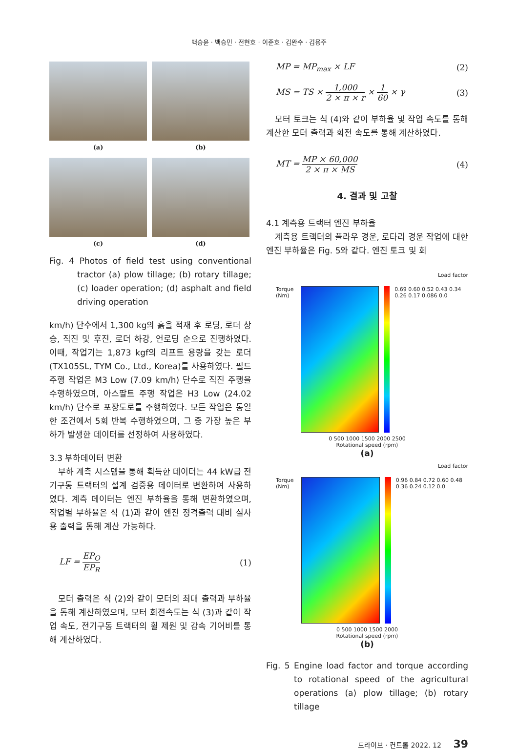백승윤 · 백승민 · 전현호 · 이준호 · 김완수 · 김용주
(a)
(b)
(c)
(d)
Fig. 4 Photos of field test using conventional tractor (a) plow tillage; (b) rotary tillage; (c) loader operation; (d) asphalt and field driving operation
km/h) 단수에서 1,300 kg의 흙을 적재 후 로딩, 로더 상승, 직진 및 후진, 로더 하강, 언로딩 순으로 진행하였다. 이때, 작업기는 1,873 kgf의 리프트 용량을 갖는 로더(TX105SL, TYM Co., Ltd., Korea)를 사용하였다. 필드 주행 작업은 M3 Low (7.09 km/h) 단수로 직진 주행을 수행하였으며, 아스팔트 주행 작업은 H3 Low (24.02 km/h) 단수로 포장도로를 주행하였다. 모든 작업은 동일한 조건에서 5회 반복 수행하였으며, 그 중 가장 높은 부하가 발생한 데이터를 선정하여 사용하였다.
3.3 부하데이터 변환
부하 계측 시스템을 통해 획득한 데이터는 44 kW급 전기구동 트랙터의 설계 검증용 데이터로 변환하여 사용하였다. 계측 데이터는 엔진 부하율을 통해 변환하였으며, 작업별 부하율은 식 (1)과 같이 엔진 정격출력 대비 실사용 출력을 통해 계산 가능하다.
LF =
EP<sub>O</sub>
EP<sub>R</sub>
(1)
모터 출력은 식 (2)와 같이 모터의 최대 출력과 부하율을 통해 계산하였으며, 모터 회전속도는 식 (3)과 같이 작업 속도, 전기구동 트랙터의 휠 제원 및 감속 기어비를 통해 계산하였다.
MP = MP<sub>max</sub> × LF (2)
MS = TS ×
1,000
2 × π × r
×
1
60
× γ (3)
모터 토크는 식 (4)와 같이 부하율 및 작업 속도를 통해 계산한 모터 출력과 회전 속도를 통해 계산하였다.
MT =
MP × 60,000
2 × π × MS
(4)
4. 결과 및 고찰
4.1 계측용 트랙터 엔진 부하율
계측용 트랙터의 플라우 경운, 로타리 경운 작업에 대한 엔진 부하율은 Fig. 5와 같다. 엔진 토크 및 회
Load factor
Torque (Nm) 0.69 0.60 0.52 0.43 0.34 0.26 0.17 0.086 0.0
0 500 1000 1500 2000 2500
Rotational speed (rpm)
(a)
Load factor
Torque (Nm) 0.96 0.84 0.72 0.60 0.48 0.36 0.24 0.12 0.0
0 500 1000 1500 2000
Rotational speed (rpm)
(b)
Fig. 5 Engine load factor and torque according to rotational speed of the agricultural operations (a) plow tillage; (b) rotary tillage
드라이브 · 컨트롤 2022. 12 39